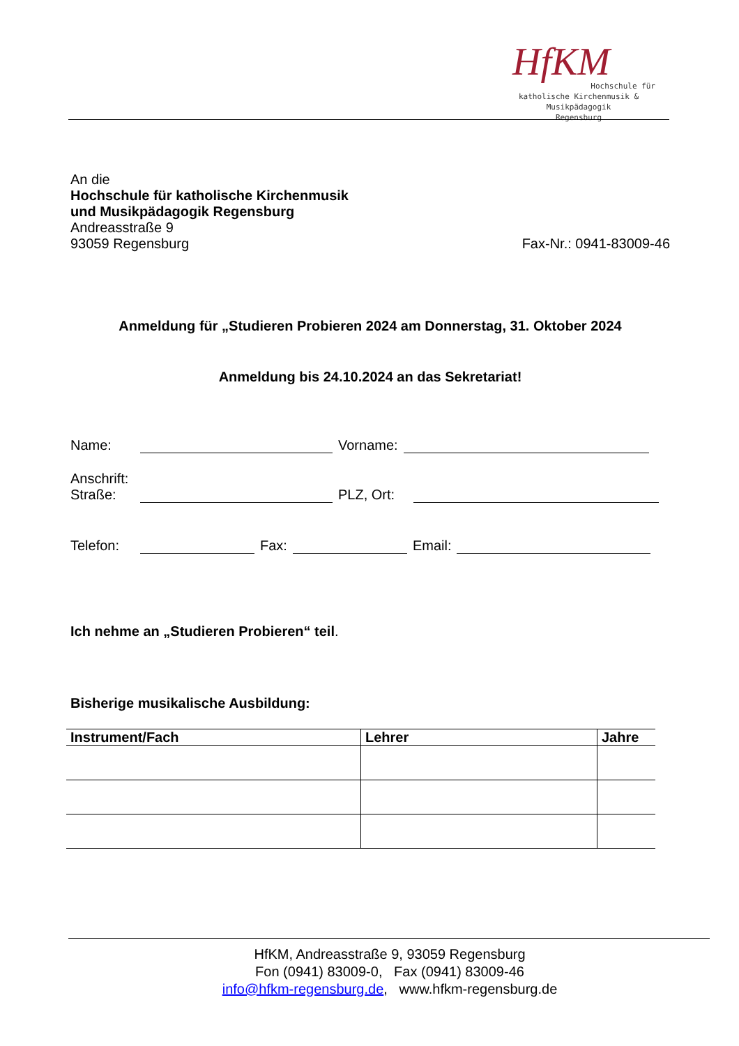HfKM
Hochschule für
katholische Kirchenmusik & Musikpädagogik
Regensburg
An die
Hochschule für katholische Kirchenmusik
und Musikpädagogik Regensburg
Andreasstraße 9
93059 Regensburg Fax-Nr.: 0941-83009-46
Anmeldung für „Studieren Probieren 2024 am Donnerstag, 31. Oktober 2024
Anmeldung bis 24.10.2024 an das Sekretariat!
Name: Vorname:
Anschrift:
Straße: PLZ, Ort:
Telefon: Fax: Email:
Ich nehme an „Studieren Probieren“ teil.
Bisherige musikalische Ausbildung:
| Instrument/Fach | Lehrer | Jahre |
| --- | --- | --- |
HfKM, Andreasstraße 9, 93059 Regensburg
Fon (0941) 83009-0, Fax (0941) 83009-46
info@hfkm-regensburg.de, www.hfkm-regensburg.de